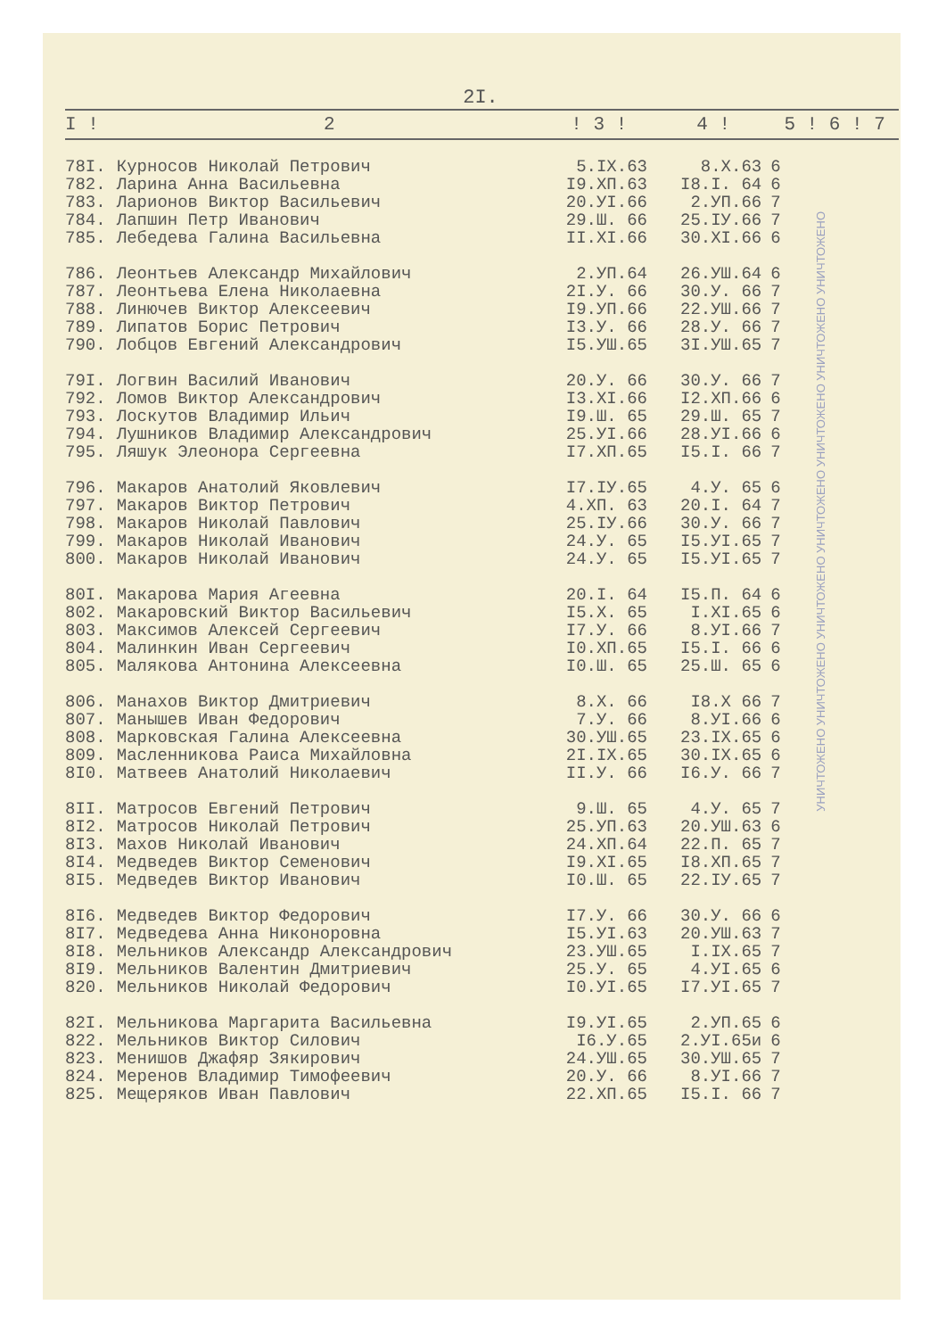2I.
| I ! | 2 | ! 3 ! | 4 ! | 5 ! 6 ! 7 |
| --- | --- | --- | --- | --- |
| 78I. | Курносов Николай Петрович | 5.IX.63 | 8.X.63 | 6 |
| 782. | Ларина Анна Васильевна | I9.XП.63 | I8.I. 64 | 6 |
| 783. | Ларионов Виктор Васильевич | 20.УI.66 | 2.УП.66 | 7 |
| 784. | Лапшин Петр Иванович | 29.Ш. 66 | 25.IУ.66 | 7 |
| 785. | Лебедева Галина Васильевна | II.XI.66 | 30.XI.66 | 6 |
| 786. | Леонтьев Александр Михайлович | 2.УП.64 | 26.УШ.64 | 6 |
| 787. | Леонтьева Елена Николаевна | 2I.У. 66 | 30.У. 66 | 7 |
| 788. | Линючев Виктор Алексеевич | I9.УП.66 | 22.УШ.66 | 7 |
| 789. | Липатов Борис Петрович | I3.У. 66 | 28.У. 66 | 7 |
| 790. | Лобцов Евгений Александрович | I5.УШ.65 | 3I.УШ.65 | 7 |
| 79I. | Логвин Василий Иванович | 20.У. 66 | 30.У. 66 | 7 |
| 792. | Ломов Виктор Александрович | I3.XI.66 | I2.XП.66 | 6 |
| 793. | Лоскутов Владимир Ильич | I9.Ш. 65 | 29.Ш. 65 | 7 |
| 794. | Лушников Владимир Александрович | 25.УI.66 | 28.УI.66 | 6 |
| 795. | Ляшук Элеонора Сергеевна | I7.XП.65 | I5.I. 66 | 7 |
| 796. | Макаров Анатолий Яковлевич | I7.IУ.65 | 4.У. 65 | 6 |
| 797. | Макаров Виктор Петрович | 4.XП. 63 | 20.I. 64 | 7 |
| 798. | Макаров Николай Павлович | 25.IУ.66 | 30.У. 66 | 7 |
| 799. | Макаров Николай Иванович | 24.У. 65 | I5.УI.65 | 7 |
| 800. | Макаров Николай Иванович | 24.У. 65 | I5.УI.65 | 7 |
| 80I. | Макарова Мария Агеевна | 20.I. 64 | I5.П. 64 | 6 |
| 802. | Макаровский Виктор Васильевич | I5.X. 65 | I.XI.65 | 6 |
| 803. | Максимов Алексей Сергеевич | I7.У. 66 | 8.УI.66 | 7 |
| 804. | Малинкин Иван Сергеевич | I0.XП.65 | I5.I. 66 | 6 |
| 805. | Малякова Антонина Алексеевна | I0.Ш. 65 | 25.Ш. 65 | 6 |
| 806. | Манахов Виктор Дмитриевич | 8.X. 66 | I8.X 66 | 7 |
| 807. | Манышев Иван Федорович | 7.У. 66 | 8.УI.66 | 6 |
| 808. | Марковская Галина Алексеевна | 30.УШ.65 | 23.IX.65 | 6 |
| 809. | Масленникова Раиса Михайловна | 2I.IX.65 | 30.IX.65 | 6 |
| 8I0. | Матвеев Анатолий Николаевич | II.У. 66 | I6.У. 66 | 7 |
| 8II. | Матросов Евгений Петрович | 9.Ш. 65 | 4.У. 65 | 7 |
| 8I2. | Матросов Николай Петрович | 25.УП.63 | 20.УШ.63 | 6 |
| 8I3. | Махов Николай Иванович | 24.XП.64 | 22.П. 65 | 7 |
| 8I4. | Медведев Виктор Семенович | I9.XI.65 | I8.XП.65 | 7 |
| 8I5. | Медведев Виктор Иванович | I0.Ш. 65 | 22.IУ.65 | 7 |
| 8I6. | Медведев Виктор Федорович | I7.У. 66 | 30.У. 66 | 6 |
| 8I7. | Медведева Анна Никоноровна | I5.УI.63 | 20.УШ.63 | 7 |
| 8I8. | Мельников Александр Александрович | 23.УШ.65 | I.IX.65 | 7 |
| 8I9. | Мельников Валентин Дмитриевич | 25.У. 65 | 4.УI.65 | 6 |
| 820. | Мельников Николай Федорович | I0.УI.65 | I7.УI.65 | 7 |
| 82I. | Мельникова Маргарита Васильевна | I9.УI.65 | 2.УП.65 | 6 |
| 822. | Мельников Виктор Силович | I6.У.65 | 2.УI.65и | 6 |
| 823. | Менишов Джафяр Зякирович | 24.УШ.65 | 30.УШ.65 | 7 |
| 824. | Меренов Владимир Тимофеевич | 20.У. 66 | 8.УI.66 | 7 |
| 825. | Мещеряков Иван Павлович | 22.XП.65 | I5.I. 66 | 7 |
УНИЧТОЖЕНО УНИЧТОЖЕНО УНИЧТОЖЕНО УНИЧТОЖЕНО УНИЧТОЖЕНО УНИЧТОЖЕНО УНИЧТОЖЕНО